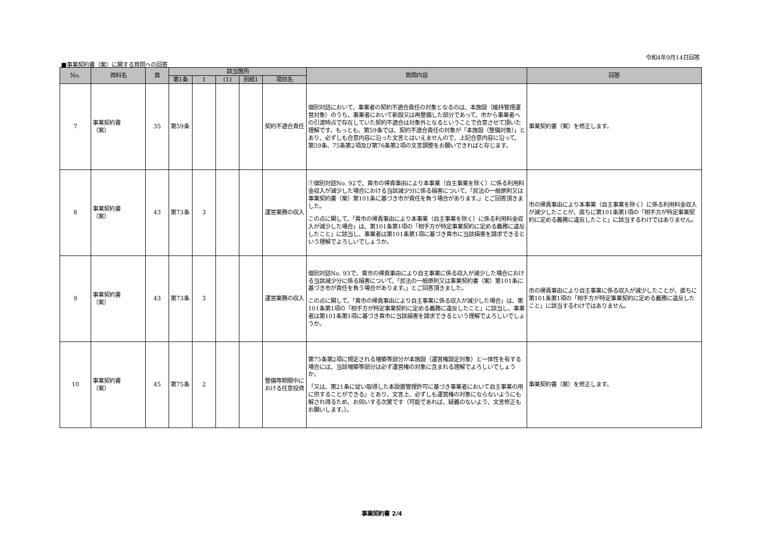令和4年9月14日回答
■事業契約書（案）に関する質問への回答
| No. | 資料名 | 頁 | 該当箇所 | | | | | 質問内容 | 回答 |
| --- | --- | --- | --- | --- | --- | --- | --- | --- | --- |
| | | | 第1条 | 1 | (1) | 別紙1 | 項目名 | | |
| 7 | 事業契約書 （案） | 35 | 第59条 | | | | 契約不適合責任 | 個別対話において、事業者の契約不適合責任の対象となるのは、本施設（維持管理運営対象）のうち、事業者において新設又は再整備した部分であって、市から事業者への引渡時点で存在していた契約不適合は対象外となるということで合意させて頂いた理解です。もっとも、第59条では、契約不適合責任の対象が「本施設（整備対象）」とあり、必ずしも合意内容に沿った文言とはいえませんので、上記合意内容に沿って、第59条、75条第2項及び第76条第2項の文言調整をお願いできればと存じます。 | 事業契約書（案）を修正します。 |
| 8 | 事業契約書 （案） | 43 | 第73条 | 3 | | | 運営業務の収入 | ①個別対話No. 92で、貴市の帰責事由により本事業（自主事業を除く）に係る利用料金収入が減少した場合における当該減少分に係る損害について、「民法の一般原則又は事業契約書（案）第101条に基づき市が責任を負う場合があります。」とご回答頂きました。 この点に関して、「貴市の帰責事由により本事業（自主事業を除く）に係る利用料金収入が減少した場合」は、第101条第1項の「相手方が特定事業契約に定める義務に違反したこと」に該当し、事業者は第101条第1項に基づき貴市に当該損害を請求できるという理解でよろしいでしょうか。 | 市の帰責事由により本事業（自主事業を除く）に係る利用料金収入が減少したことが、直ちに第101条第1項の「相手方が特定事業契約に定める義務に違反したこと」に該当するわけではありません。 |
| 9 | 事業契約書 （案） | 43 | 第73条 | 3 | | | 運営業務の収入 | 個別対話No. 93で、貴市の帰責事由により自主事業に係る収入が減少した場合における当該減少分に係る損害について、「民法の一般原則又は事業契約書（案）第101条に基づき市が責任を負う場合があります。」とご回答頂きました。 この点に関して、「貴市の帰責事由により自主事業に係る収入が減少した場合」は、第101条第1項の「相手方が特定事業契約に定める義務に違反したこと」に該当し、事業者は第101条第1項に基づき貴市に当該損害を請求できるという理解でよろしいでしょうか。 | 市の帰責事由により自主事業に係る収入が減少したことが、直ちに第101条第1項の「相手方が特定事業契約に定める義務に違反したこと」に該当するわけではありません。 |
| 10 | 事業契約書 （案） | 45 | 第75条 | 2 | | | 整備等期間中における任意投資 | 第75条第2項に規定される増築等部分が本施設（運営権設定対象）と一体性を有する場合には、当該増築等部分は必ず運営権の対象に含まれる理解でよろしいでしょうか。 「又は、第21条に従い取得した本設置管理許可に基づき事業者において自主事業の用に供することができる」とあり、文言上、必ずしも運営権の対象にならないようにも解され得るため、お伺いする次第です（可能であれば、疑義のないよう、文言修正もお願いします。）。 | 事業契約書（案）を修正します。 |
事業契約書 2/4